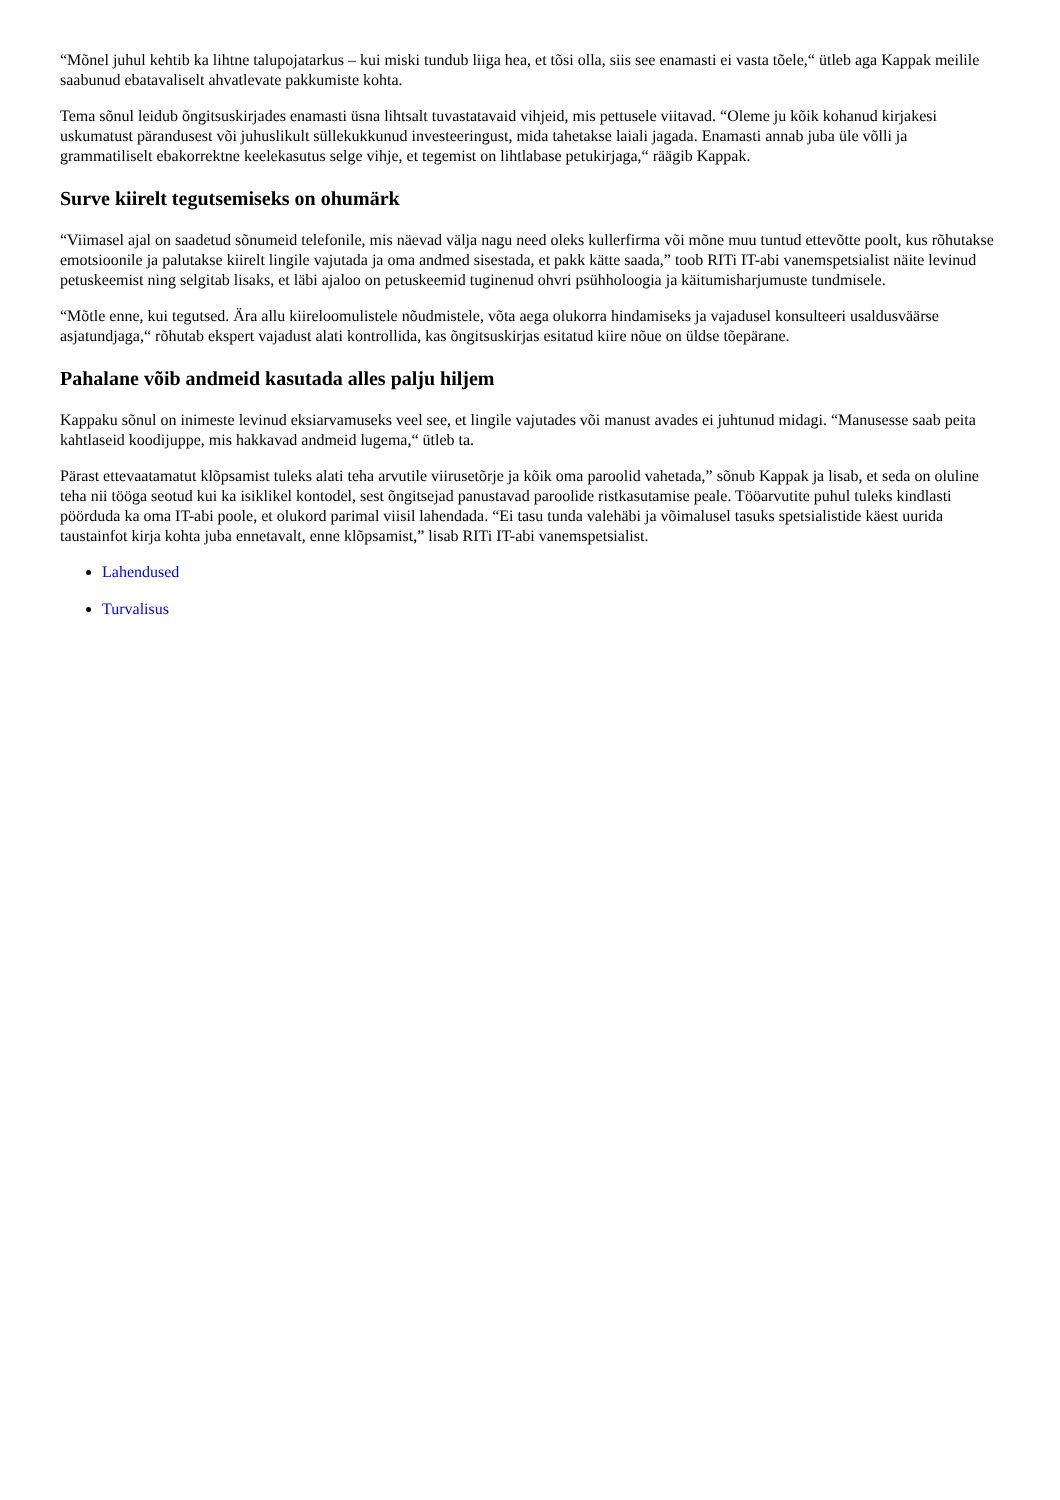“Mõnel juhul kehtib ka lihtne talupojatarkus – kui miski tundub liiga hea, et tõsi olla, siis see enamasti ei vasta tõele,“ ütleb aga Kappak meilile saabunud ebatavaliselt ahvatlevate pakkumiste kohta.
Tema sõnul leidub õngitsuskirjades enamasti üsna lihtsalt tuvastatavaid vihjeid, mis pettusele viitavad. “Oleme ju kõik kohanud kirjakesi uskumatust pärandusest või juhuslikult süllekukkunud investeeringust, mida tahetakse laiali jagada. Enamasti annab juba üle võlli ja grammatiliselt ebakorrektne keelekasutus selge vihje, et tegemist on lihtlabase petukirjaga,“ räägib Kappak.
Surve kiirelt tegutsemiseks on ohumärk
“Viimasel ajal on saadetud sõnumeid telefonile, mis näevad välja nagu need oleks kullerfirma või mõne muu tuntud ettevõtte poolt, kus rõhutakse emotsioonile ja palutakse kiirelt lingile vajutada ja oma andmed sisestada, et pakk kätte saada,” toob RITi IT-abi vanemspetsialist näite levinud petuskeemist ning selgitab lisaks, et läbi ajaloo on petuskeemid tuginenud ohvri psühholoogia ja käitumisharjumuste tundmisele.
“Mõtle enne, kui tegutsed. Ära allu kiireloomulistele nõudmistele, võta aega olukorra hindamiseks ja vajadusel konsulteeri usaldusväärse asjatundjaga,“ rõhutab ekspert vajadust alati kontrollida, kas õngitsuskirjas esitatud kiire nõue on üldse tõepärane.
Pahalane võib andmeid kasutada alles palju hiljem
Kappaku sõnul on inimeste levinud eksiarvamuseks veel see, et lingile vajutades või manust avades ei juhtunud midagi. “Manusesse saab peita kahtlaseid koodijuppe, mis hakkavad andmeid lugema,“ ütleb ta.
Pärast ettevaatamatut klõpsamist tuleks alati teha arvutile viirusetõrje ja kõik oma paroolid vahetada,” sõnub Kappak ja lisab, et seda on oluline teha nii tööga seotud kui ka isiklikel kontodel, sest õngitsejad panustavad paroolide ristkasutamise peale. Tööarvutite puhul tuleks kindlasti pöörduda ka oma IT-abi poole, et olukord parimal viisil lahendada. “Ei tasu tunda valehäbi ja võimalusel tasuks spetsialistide käest uurida taustainfot kirja kohta juba ennetavalt, enne klõpsamist,” lisab RITi IT-abi vanemspetsialist.
Lahendused
Turvalisus